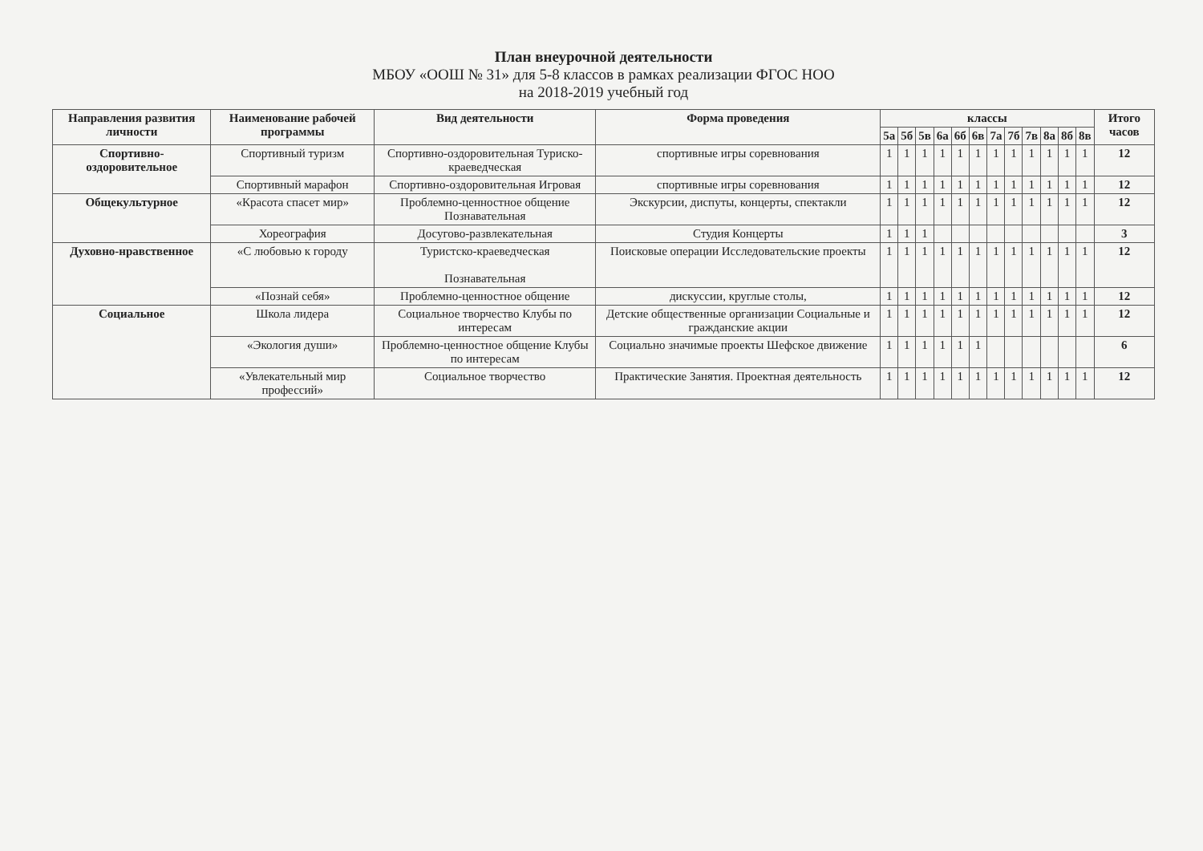План внеурочной деятельности
МБОУ «ООШ № 31» для 5-8 классов в рамках реализации ФГОС НОО
на 2018-2019 учебный год
| Направления развития личности | Наименование рабочей программы | Вид деятельности | Форма проведения | классы | | | | | | | | | | | | Итого часов |
| --- | --- | --- | --- | --- | --- | --- | --- | --- | --- | --- | --- | --- | --- | --- | --- | --- |
| | | | | 5а | 5б | 5в | 6а | 6б | 6в | 7а | 7б | 7в | 8а | 8б | 8в | |
| Спортивно-оздоровительное | Спортивный туризм | Спортивно-оздоровительная Туриско-краеведческая | спортивные игры соревнования | 1 | 1 | 1 | 1 | 1 | 1 | 1 | 1 | 1 | 1 | 1 | 1 | 12 |
| | Спортивный марафон | Спортивно-оздоровительная Игровая | спортивные игры соревнования | 1 | 1 | 1 | 1 | 1 | 1 | 1 | 1 | 1 | 1 | 1 | 1 | 12 |
| Общекультурное | «Красота спасет мир» | Проблемно-ценностное общение Познавательная | Экскурсии, диспуты, концерты, спектакли | 1 | 1 | 1 | 1 | 1 | 1 | 1 | 1 | 1 | 1 | 1 | 1 | 12 |
| | Хореография | Досугово-развлекательная | Студия Концерты | 1 | 1 | 1 | | | | | | | | | | 3 |
| Духовно-нравственное | «С любовью к городу | Туристско-краеведческая Познавательная | Поисковые операции Исследовательские проекты | 1 | 1 | 1 | 1 | 1 | 1 | 1 | 1 | 1 | 1 | 1 | 1 | 12 |
| | «Познай себя» | Проблемно-ценностное общение | дискуссии, круглые столы, | 1 | 1 | 1 | 1 | 1 | 1 | 1 | 1 | 1 | 1 | 1 | 1 | 12 |
| Социальное | Школа лидера | Социальное творчество Клубы по интересам | Детские общественные организации Социальные и гражданские акции | 1 | 1 | 1 | 1 | 1 | 1 | 1 | 1 | 1 | 1 | 1 | 1 | 12 |
| | «Экология души» | Проблемно-ценностное общение Клубы по интересам | Социально значимые проекты Шефское движение | 1 | 1 | 1 | 1 | 1 | 1 | | | | | | | 6 |
| | «Увлекательный мир профессий» | Социальное творчество | Практические Занятия. Проектная деятельность | 1 | 1 | 1 | 1 | 1 | 1 | 1 | 1 | 1 | 1 | 1 | 1 | 12 |